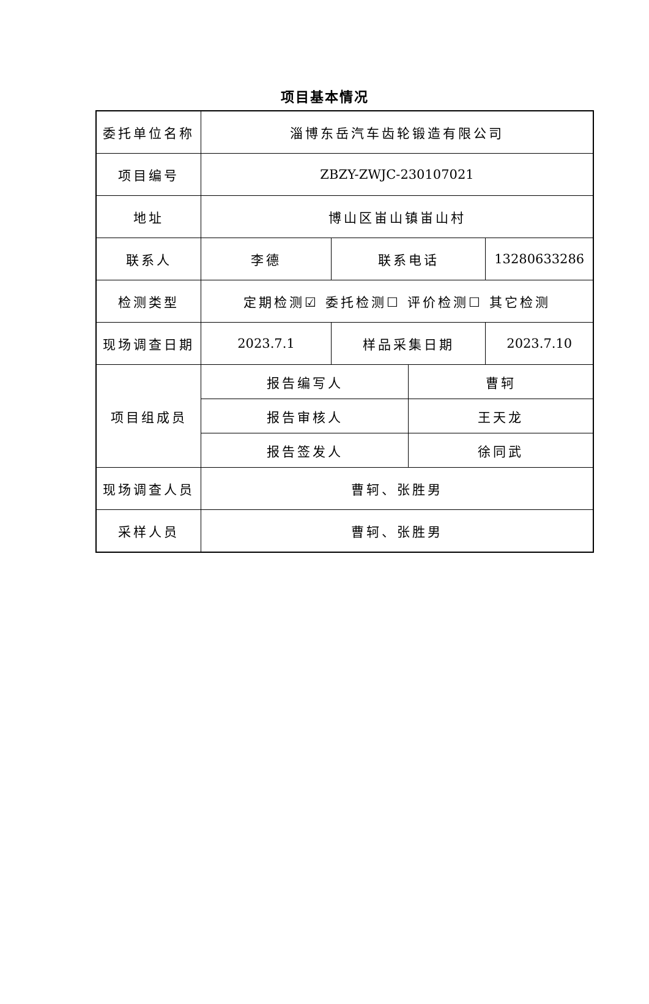项目基本情况
| 委托单位名称 | 淄博东岳汽车齿轮锻造有限公司 | | | |
| 项目编号 | ZBZY-ZWJC-230107021 | | | |
| 地址 | 博山区峀山镇峀山村 | | | |
| 联系人 | 李德 | 联系电话 | | 13280633286 |
| 检测类型 | 定期检测☑ 委托检测☐ 评价检测☐ 其它检测 | | | |
| 现场调查日期 | 2023.7.1 | 样品采集日期 | | 2023.7.10 |
| 项目组成员 | 报告编写人 | | 曹轲 | |
| | 报告审核人 | | 王天龙 | |
| | 报告签发人 | | 徐同武 | |
| 现场调查人员 | 曹轲、张胜男 | | | |
| 采样人员 | 曹轲、张胜男 | | | |